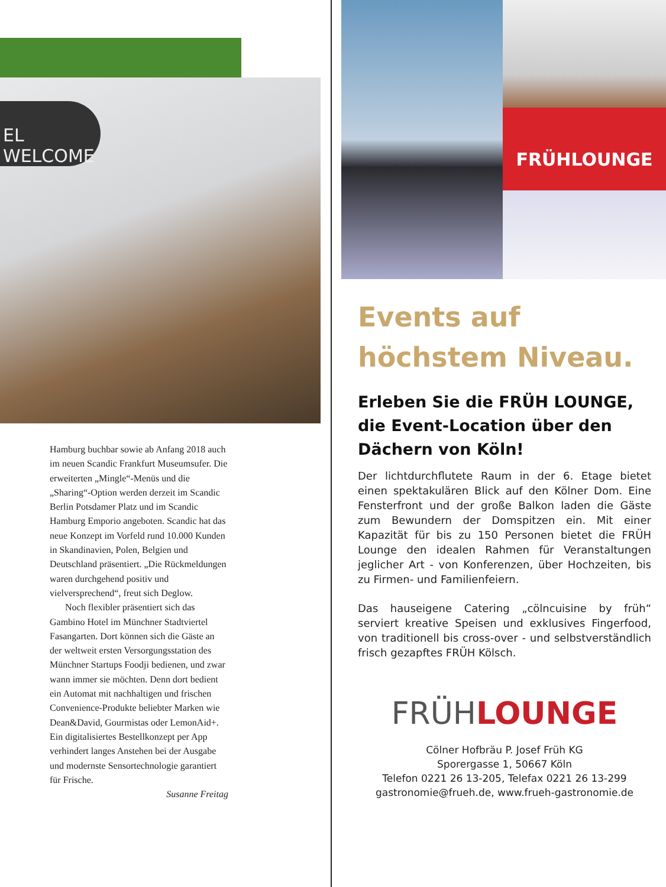EL WELCOME
Hamburg buchbar sowie ab Anfang 2018 auch im neuen Scandic Frankfurt Museumsufer. Die erweiterten „Mingle“-Menüs und die „Sharing“-Option werden derzeit im Scandic Berlin Potsdamer Platz und im Scandic Hamburg Emporio angeboten. Scandic hat das neue Konzept im Vorfeld rund 10.000 Kunden in Skandinavien, Polen, Belgien und Deutschland präsentiert. „Die Rückmeldungen waren durchgehend positiv und vielversprechend“, freut sich Deglow.
Noch flexibler präsentiert sich das Gambino Hotel im Münchner Stadtviertel Fasangarten. Dort können sich die Gäste an der weltweit ersten Versorgungsstation des Münchner Startups Foodji bedienen, und zwar wann immer sie möchten. Denn dort bedient ein Automat mit nachhaltigen und frischen Convenience-Produkte beliebter Marken wie Dean&David, Gourmistas oder LemonAid+. Ein digitalisiertes Bestellkonzept per App verhindert langes Anstehen bei der Ausgabe und modernste Sensortechnologie garantiert für Frische.
Susanne Freitag
FRÜHLOUNGE
Events auf
höchstem Niveau.
Erleben Sie die FRÜH LOUNGE, die Event-Location über den Dächern von Köln!
Der lichtdurchflutete Raum in der 6. Etage bietet einen spektakulären Blick auf den Kölner Dom. Eine Fensterfront und der große Balkon laden die Gäste zum Bewundern der Domspitzen ein. Mit einer Kapazität für bis zu 150 Personen bietet die FRÜH Lounge den idealen Rahmen für Veranstaltungen jeglicher Art - von Konferenzen, über Hochzeiten, bis zu Firmen- und Familienfeiern.
Das hauseigene Catering „cölncuisine by früh“ serviert kreative Speisen und exklusives Fingerfood, von traditionell bis cross-over - und selbstverständlich frisch gezapftes FRÜH Kölsch.
FRÜH LOUNGE
Cölner Hofbräu P. Josef Früh KG
Sporergasse 1, 50667 Köln
Telefon 0221 26 13-205, Telefax 0221 26 13-299
gastronomie@frueh.de, www.frueh-gastronomie.de